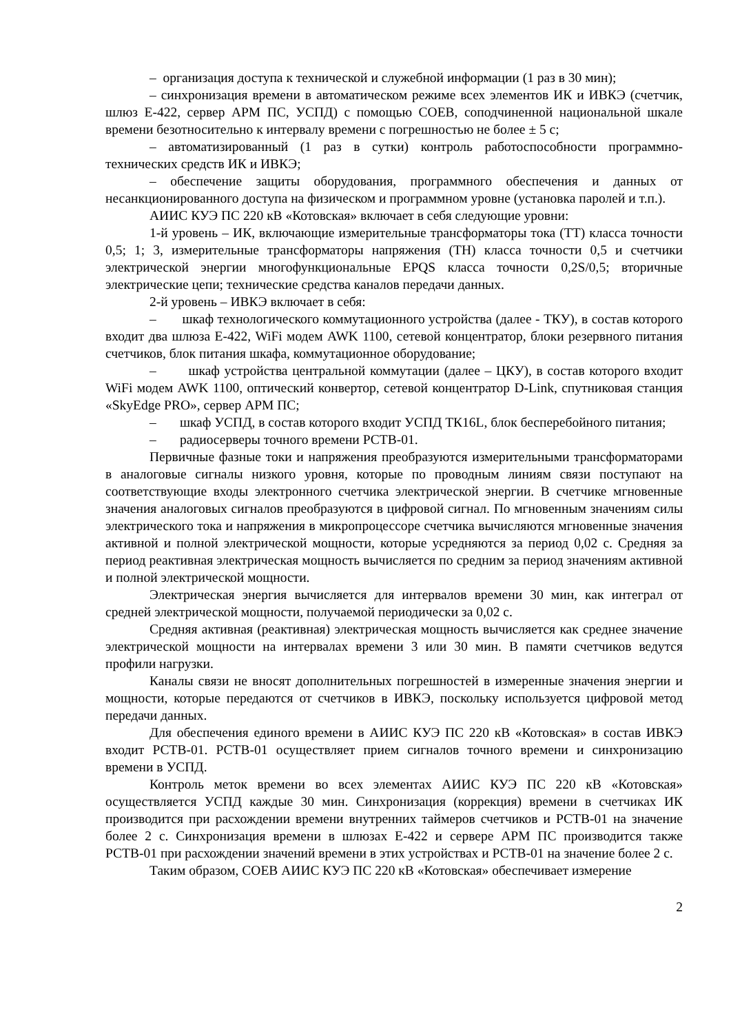– организация доступа к технической и служебной информации (1 раз в 30 мин);
– синхронизация времени в автоматическом режиме всех элементов ИК и ИВКЭ (счетчик, шлюз Е-422, сервер АРМ ПС, УСПД) с помощью СОЕВ, соподчиненной национальной шкале времени безотносительно к интервалу времени с погрешностью не более ± 5 с;
– автоматизированный (1 раз в сутки) контроль работоспособности программно-технических средств ИК и ИВКЭ;
– обеспечение защиты оборудования, программного обеспечения и данных от несанкционированного доступа на физическом и программном уровне (установка паролей и т.п.).
АИИС КУЭ ПС 220 кВ «Котовская» включает в себя следующие уровни:
1-й уровень – ИК, включающие измерительные трансформаторы тока (ТТ) класса точности 0,5; 1; 3, измерительные трансформаторы напряжения (ТН) класса точности 0,5 и счетчики электрической энергии многофункциональные EPQS класса точности 0,2S/0,5; вторичные электрические цепи; технические средства каналов передачи данных.
2-й уровень – ИВКЭ включает в себя:
– шкаф технологического коммутационного устройства (далее - ТКУ), в состав которого входит два шлюза Е-422, WiFi модем AWK 1100, сетевой концентратор, блоки резервного питания счетчиков, блок питания шкафа, коммутационное оборудование;
– шкаф устройства центральной коммутации (далее – ЦКУ), в состав которого входит WiFi модем AWK 1100, оптический конвертор, сетевой концентратор D-Link, спутниковая станция «SkyEdge PRO», сервер АРМ ПС;
– шкаф УСПД, в состав которого входит УСПД ТК16L, блок бесперебойного питания;
– радиосерверы точного времени РСТВ-01.
Первичные фазные токи и напряжения преобразуются измерительными трансформаторами в аналоговые сигналы низкого уровня, которые по проводным линиям связи поступают на соответствующие входы электронного счетчика электрической энергии. В счетчике мгновенные значения аналоговых сигналов преобразуются в цифровой сигнал. По мгновенным значениям силы электрического тока и напряжения в микропроцессоре счетчика вычисляются мгновенные значения активной и полной электрической мощности, которые усредняются за период 0,02 с. Средняя за период реактивная электрическая мощность вычисляется по средним за период значениям активной и полной электрической мощности.
Электрическая энергия вычисляется для интервалов времени 30 мин, как интеграл от средней электрической мощности, получаемой периодически за 0,02 с.
Средняя активная (реактивная) электрическая мощность вычисляется как среднее значение электрической мощности на интервалах времени 3 или 30 мин. В памяти счетчиков ведутся профили нагрузки.
Каналы связи не вносят дополнительных погрешностей в измеренные значения энергии и мощности, которые передаются от счетчиков в ИВКЭ, поскольку используется цифровой метод передачи данных.
Для обеспечения единого времени в АИИС КУЭ ПС 220 кВ «Котовская» в состав ИВКЭ входит РСТВ-01. РСТВ-01 осуществляет прием сигналов точного времени и синхронизацию времени в УСПД.
Контроль меток времени во всех элементах АИИС КУЭ ПС 220 кВ «Котовская» осуществляется УСПД каждые 30 мин. Синхронизация (коррекция) времени в счетчиках ИК производится при расхождении времени внутренних таймеров счетчиков и РСТВ-01 на значение более 2 с. Синхронизация времени в шлюзах Е-422 и сервере АРМ ПС производится также РСТВ-01 при расхождении значений времени в этих устройствах и РСТВ-01 на значение более 2 с.
Таким образом, СОЕВ АИИС КУЭ ПС 220 кВ «Котовская» обеспечивает измерение
2